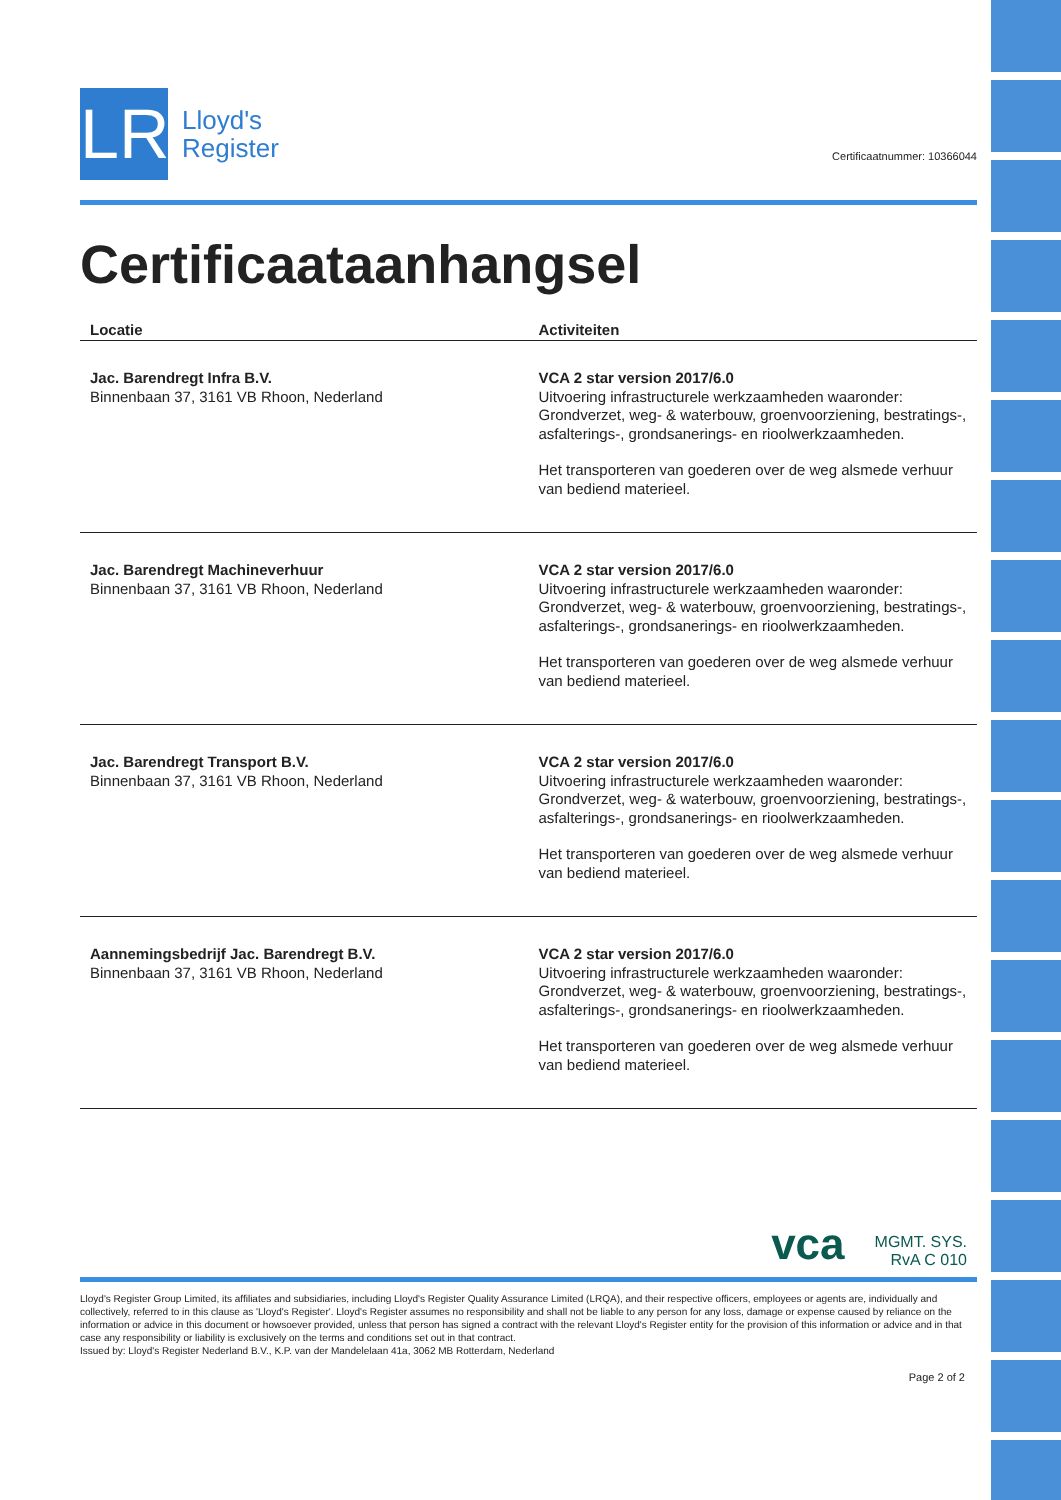LR
Lloyd's
Register
Certificaatnummer: 10366044
Certificaataanhangsel
| Locatie | Activiteiten |
| --- | --- |
| Jac. Barendregt Infra B.V. Binnenbaan 37, 3161 VB Rhoon, Nederland | VCA 2 star version 2017/6.0 Uitvoering infrastructurele werkzaamheden waaronder: Grondverzet, weg- & waterbouw, groenvoorziening, bestratings-, asfalterings-, grondsanerings- en rioolwerkzaamheden. Het transporteren van goederen over de weg alsmede verhuur van bediend materieel. |
| Jac. Barendregt Machineverhuur Binnenbaan 37, 3161 VB Rhoon, Nederland | VCA 2 star version 2017/6.0 Uitvoering infrastructurele werkzaamheden waaronder: Grondverzet, weg- & waterbouw, groenvoorziening, bestratings-, asfalterings-, grondsanerings- en rioolwerkzaamheden. Het transporteren van goederen over de weg alsmede verhuur van bediend materieel. |
| Jac. Barendregt Transport B.V. Binnenbaan 37, 3161 VB Rhoon, Nederland | VCA 2 star version 2017/6.0 Uitvoering infrastructurele werkzaamheden waaronder: Grondverzet, weg- & waterbouw, groenvoorziening, bestratings-, asfalterings-, grondsanerings- en rioolwerkzaamheden. Het transporteren van goederen over de weg alsmede verhuur van bediend materieel. |
| Aannemingsbedrijf Jac. Barendregt B.V. Binnenbaan 37, 3161 VB Rhoon, Nederland | VCA 2 star version 2017/6.0 Uitvoering infrastructurele werkzaamheden waaronder: Grondverzet, weg- & waterbouw, groenvoorziening, bestratings-, asfalterings-, grondsanerings- en rioolwerkzaamheden. Het transporteren van goederen over de weg alsmede verhuur van bediend materieel. |
vca
MGMT. SYS.
RvA C 010
Lloyd's Register Group Limited, its affiliates and subsidiaries, including Lloyd's Register Quality Assurance Limited (LRQA), and their respective officers, employees or agents are, individually and collectively, referred to in this clause as 'Lloyd's Register'. Lloyd's Register assumes no responsibility and shall not be liable to any person for any loss, damage or expense caused by reliance on the information or advice in this document or howsoever provided, unless that person has signed a contract with the relevant Lloyd's Register entity for the provision of this information or advice and in that case any responsibility or liability is exclusively on the terms and conditions set out in that contract.
Issued by: Lloyd's Register Nederland B.V., K.P. van der Mandelelaan 41a, 3062 MB Rotterdam, Nederland
Page 2 of 2